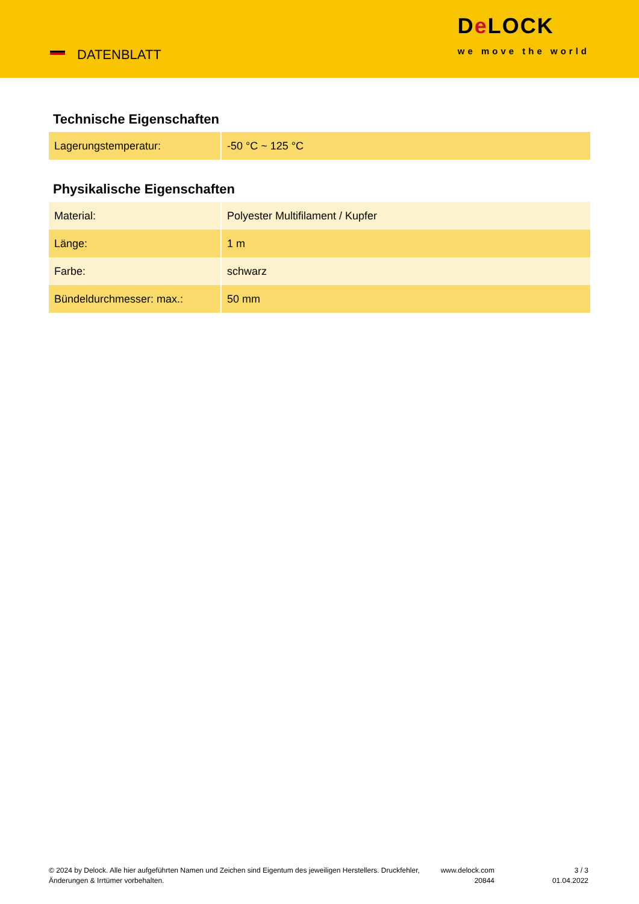DATENBLATT
De LOCK
we move the world
Technische Eigenschaften
| Lagerungstemperatur: | -50 °C ~ 125 °C |
Physikalische Eigenschaften
| Material: | Polyester Multifilament / Kupfer |
| Länge: | 1 m |
| Farbe: | schwarz |
| Bündeldurchmesser: max.: | 50 mm |
© 2024 by Delock. Alle hier aufgeführten Namen und Zeichen sind Eigentum des jeweiligen Herstellers. Druckfehler, Änderungen & Irrtümer vorbehalten.
www.delock.com
20844
3 / 3
01.04.2022